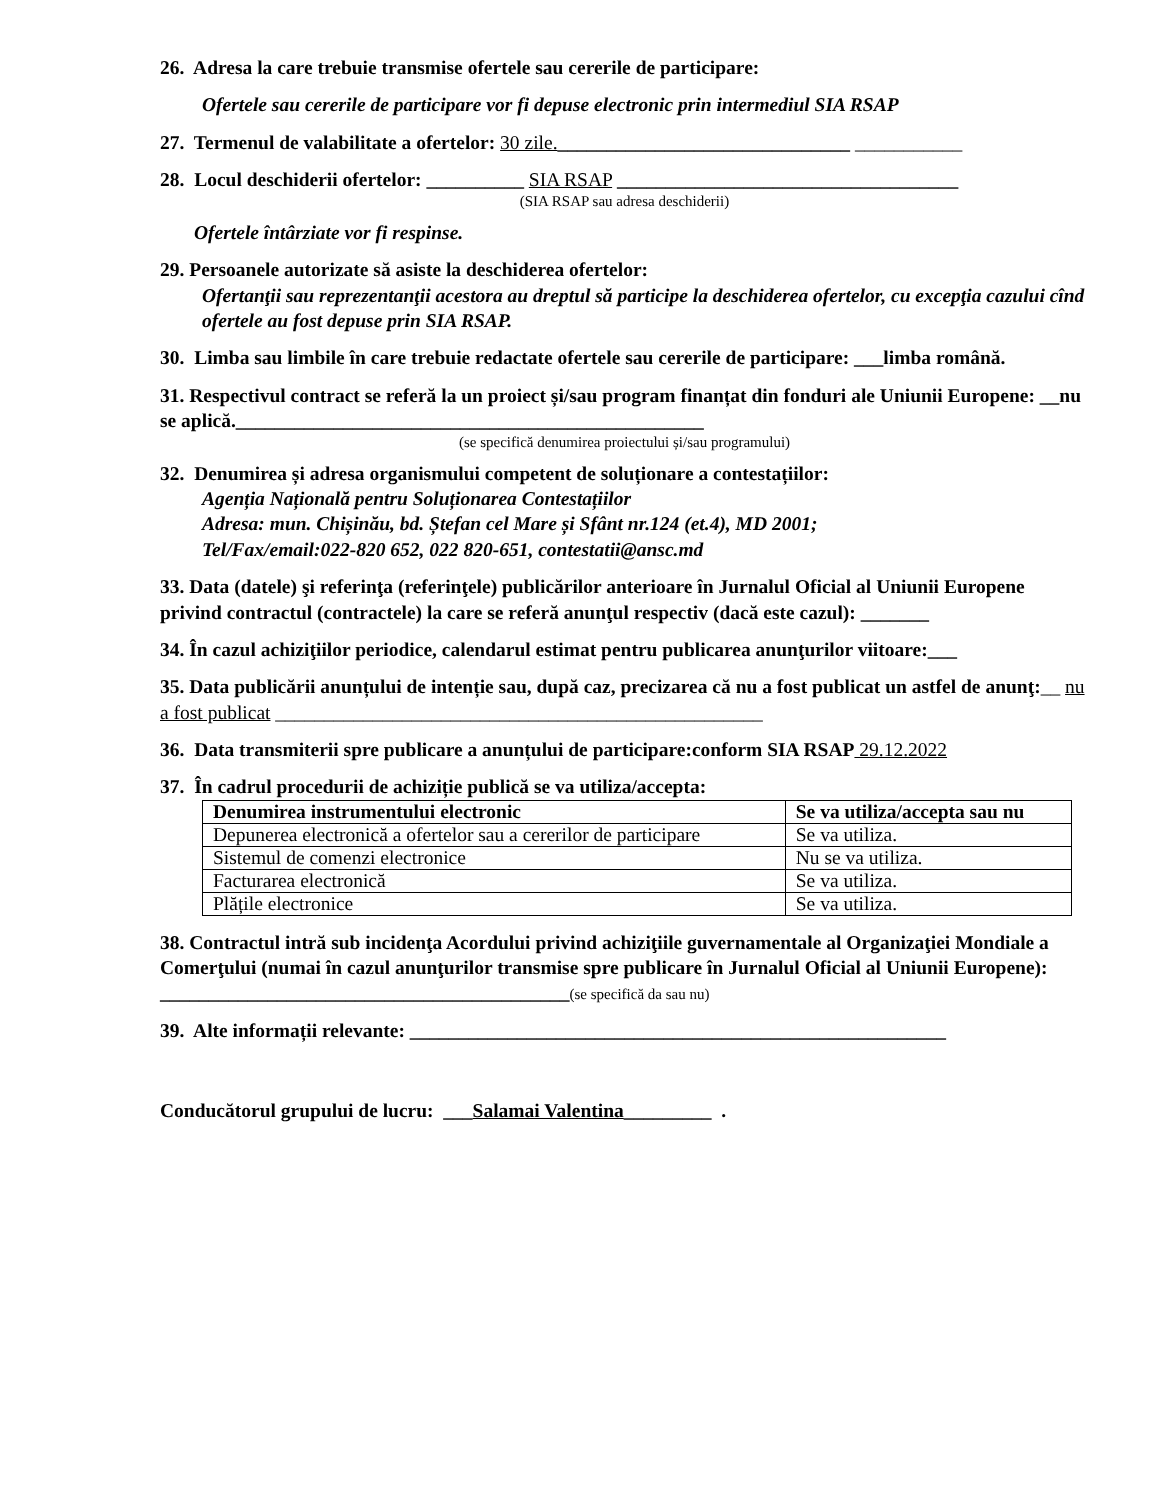26. Adresa la care trebuie transmise ofertele sau cererile de participare:
Ofertele sau cererile de participare vor fi depuse electronic prin intermediul SIA RSAP
27. Termenul de valabilitate a ofertelor: 30 zile.______________________________ ___________
28. Locul deschiderii ofertelor: __________ SIA RSAP ___________________________________
(SIA RSAP sau adresa deschiderii)
Ofertele întârziate vor fi respinse.
29. Persoanele autorizate să asiste la deschiderea ofertelor:
Ofertanţii sau reprezentanţii acestora au dreptul să participe la deschiderea ofertelor, cu excepţia cazului cînd ofertele au fost depuse prin SIA RSAP.
30. Limba sau limbile în care trebuie redactate ofertele sau cererile de participare: ___limba română.
31. Respectivul contract se referă la un proiect și/sau program finanțat din fonduri ale Uniunii Europene: __nu se aplică.________________________________________________
(se specifică denumirea proiectului și/sau programului)
32. Denumirea și adresa organismului competent de soluționare a contestațiilor:
Agenția Națională pentru Soluționarea Contestațiilor
Adresa: mun. Chișinău, bd. Ștefan cel Mare și Sfânt nr.124 (et.4), MD 2001;
Tel/Fax/email:022-820 652, 022 820-651, contestatii@ansc.md
33. Data (datele) şi referinţa (referinţele) publicărilor anterioare în Jurnalul Oficial al Uniunii Europene privind contractul (contractele) la care se referă anunţul respectiv (dacă este cazul): _______
34. În cazul achiziţiilor periodice, calendarul estimat pentru publicarea anunţurilor viitoare:___
35. Data publicării anunțului de intenție sau, după caz, precizarea că nu a fost publicat un astfel de anunţ:__ nu a fost publicat __________________________________________________
36. Data transmiterii spre publicare a anunțului de participare:conform SIA RSAP 29.12.2022
37. În cadrul procedurii de achiziție publică se va utiliza/accepta:
| Denumirea instrumentului electronic | Se va utiliza/accepta sau nu |
| --- | --- |
| Depunerea electronică a ofertelor sau a cererilor de participare | Se va utiliza. |
| Sistemul de comenzi electronice | Nu se va utiliza. |
| Facturarea electronică | Se va utiliza. |
| Plățile electronice | Se va utiliza. |
38. Contractul intră sub incidenţa Acordului privind achiziţiile guvernamentale al Organizaţiei Mondiale a Comerţului (numai în cazul anunţurilor transmise spre publicare în Jurnalul Oficial al Uniunii Europene): __________________________________________(se specifică da sau nu)
39. Alte informații relevante: _______________________________________________________
Conducătorul grupului de lucru: ___Salamai Valentina_________ .